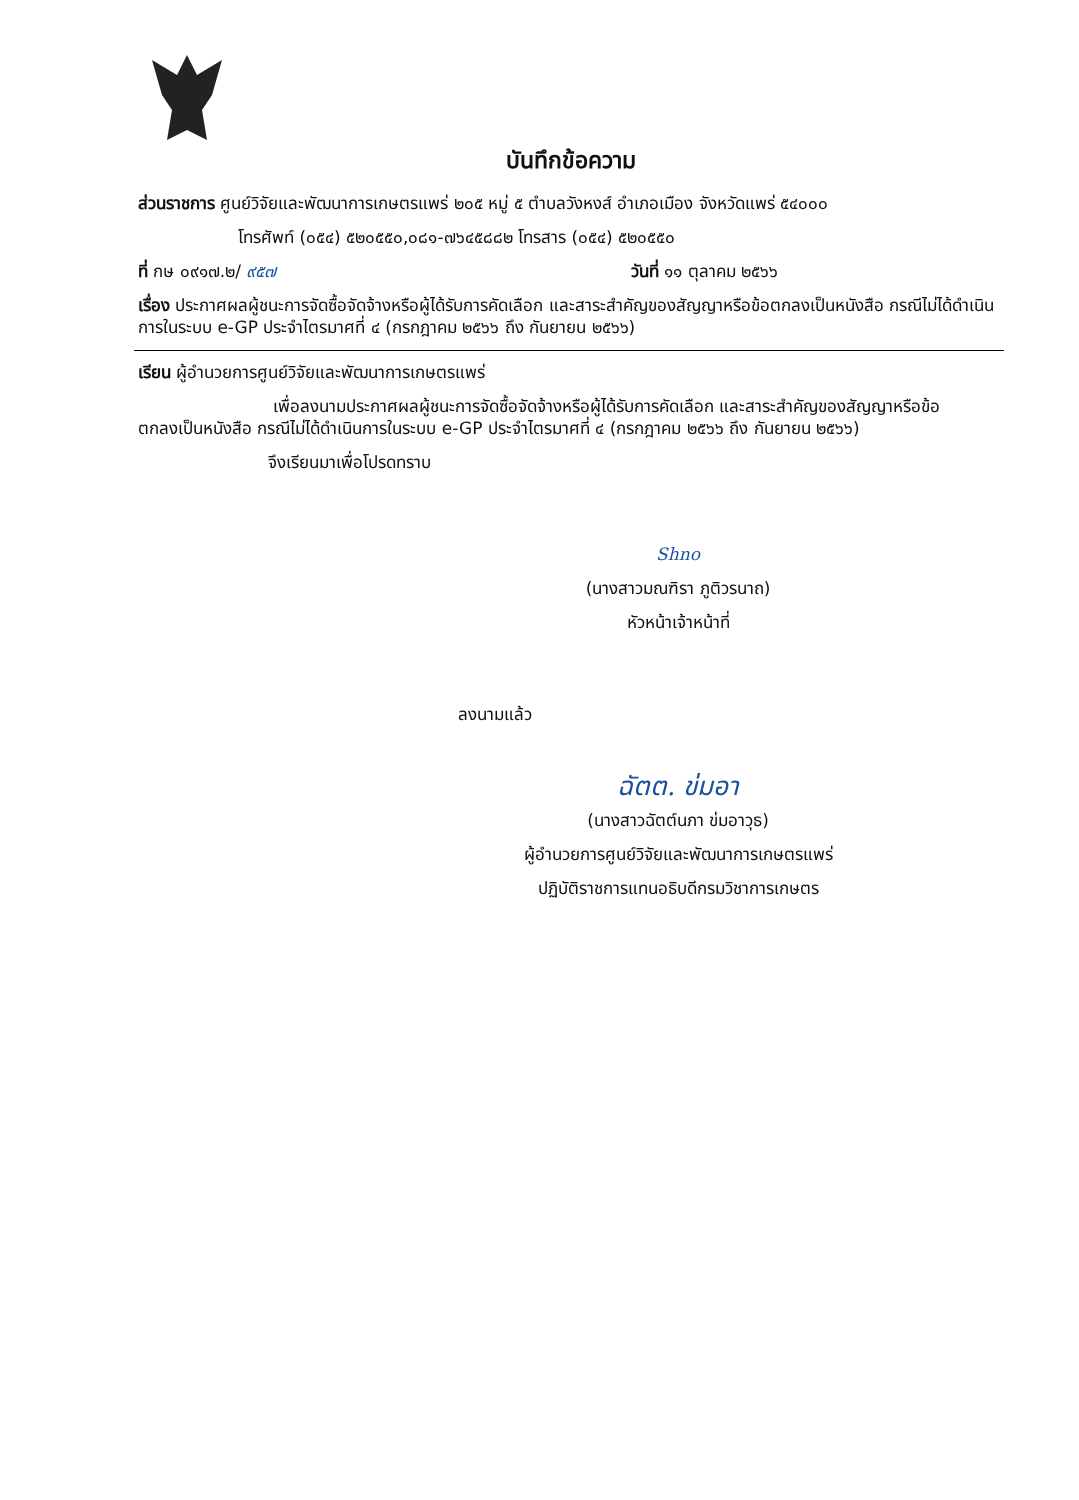บันทึกข้อความ
ส่วนราชการ ศูนย์วิจัยและพัฒนาการเกษตรแพร่ ๒๐๕ หมู่ ๕ ตำบลวังหงส์ อำเภอเมือง จังหวัดแพร่ ๕๔๐๐๐
โทรศัพท์ (๐๕๔) ๕๒๐๕๕๐,๐๘๑-๗๖๔๕๘๘๒ โทรสาร (๐๕๔) ๕๒๐๕๕๐
ที่ กษ ๐๙๑๗.๒/ ๙๕๗ วันที่ ๑๑ ตุลาคม ๒๕๖๖
เรื่อง ประกาศผลผู้ชนะการจัดซื้อจัดจ้างหรือผู้ได้รับการคัดเลือก และสาระสำคัญของสัญญาหรือข้อตกลงเป็นหนังสือ กรณีไม่ได้ดำเนินการในระบบ e-GP ประจำไตรมาศที่ ๔ (กรกฎาคม ๒๕๖๖ ถึง กันยายน ๒๕๖๖)
เรียน ผู้อำนวยการศูนย์วิจัยและพัฒนาการเกษตรแพร่
เพื่อลงนามประกาศผลผู้ชนะการจัดซื้อจัดจ้างหรือผู้ได้รับการคัดเลือก และสาระสำคัญของสัญญาหรือข้อตกลงเป็นหนังสือ กรณีไม่ได้ดำเนินการในระบบ e-GP ประจำไตรมาศที่ ๔ (กรกฎาคม ๒๕๖๖ ถึง กันยายน ๒๕๖๖)
จึงเรียนมาเพื่อโปรดทราบ
Shno
(นางสาวมณฑิรา ภูติวรนาถ)
หัวหน้าเจ้าหน้าที่
ลงนามแล้ว
ฉัตต. ข่มอา
(นางสาวฉัตต์นภา ข่มอาวุธ)
ผู้อำนวยการศูนย์วิจัยและพัฒนาการเกษตรแพร่
ปฏิบัติราชการแทนอธิบดีกรมวิชาการเกษตร